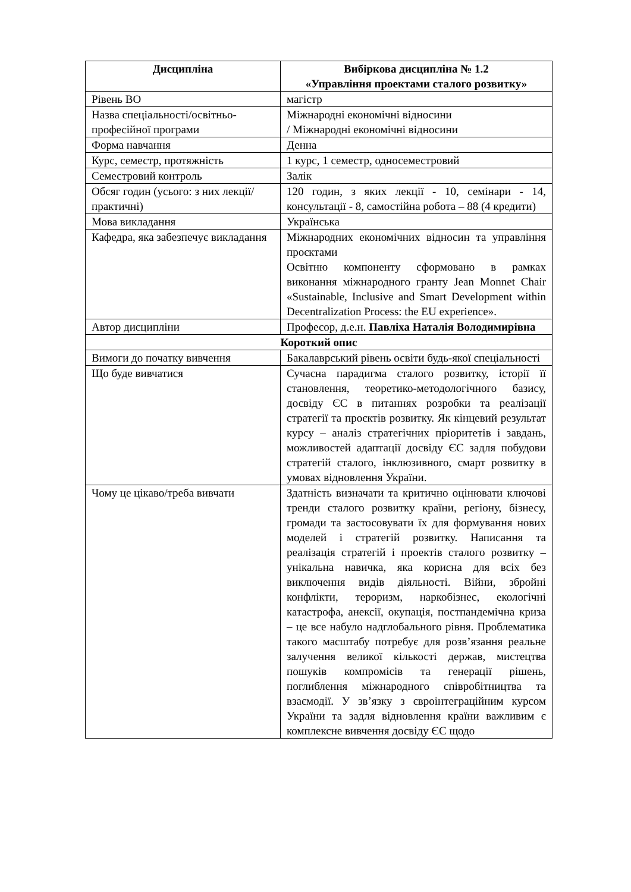| Дисципліна | Вибіркова дисципліна № 1.2 «Управління проектами сталого розвитку» |
| --- | --- |
| Рівень ВО | магістр |
| Назва спеціальності/освітньо-професійної програми | Міжнародні економічні відносини / Міжнародні економічні відносини |
| Форма навчання | Денна |
| Курс, семестр, протяжність | 1 курс, 1 семестр, односеместровий |
| Семестровий контроль | Залік |
| Обсяг годин (усього: з них лекції/практичні) | 120 годин, з яких лекції - 10, семінари - 14, консультації - 8, самостійна робота – 88 (4 кредити) |
| Мова викладання | Українська |
| Кафедра, яка забезпечує викладання | Міжнародних економічних відносин та управління проєктами Освітню компоненту сформовано в рамках виконання міжнародного гранту Jean Monnet Chair «Sustainable, Inclusive and Smart Development within Decentralization Process: the EU experience». |
| Автор дисципліни | Професор, д.е.н. Павліха Наталія Володимирівна |
| Короткий опис | |
| Вимоги до початку вивчення | Бакалаврський рівень освіти будь-якої спеціальності |
| Що буде вивчатися | Сучасна парадигма сталого розвитку, історії її становлення, теоретико-методологічного базису, досвіду ЄС в питаннях розробки та реалізації стратегії та проєктів розвитку. Як кінцевий результат курсу – аналіз стратегічних пріоритетів і завдань, можливостей адаптації досвіду ЄС задля побудови стратегій сталого, інклюзивного, смарт розвитку в умовах відновлення України. |
| Чому це цікаво/треба вивчати | Здатність визначати та критично оцінювати ключові тренди сталого розвитку країни, регіону, бізнесу, громади та застосовувати їх для формування нових моделей і стратегій розвитку. Написання та реалізація стратегій і проектів сталого розвитку – унікальна навичка, яка корисна для всіх без виключення видів діяльності. Війни, збройні конфлікти, тероризм, наркобізнес, екологічні катастрофа, анексії, окупація, постпандемічна криза – це все набуло надглобального рівня. Проблематика такого масштабу потребує для розв’язання реальне залучення великої кількості держав, мистецтва пошуків компромісів та генерації рішень, поглиблення міжнародного співробітництва та взаємодії. У зв’язку з євроінтеграційним курсом України та задля відновлення країни важливим є комплексне вивчення досвіду ЄС щодо |